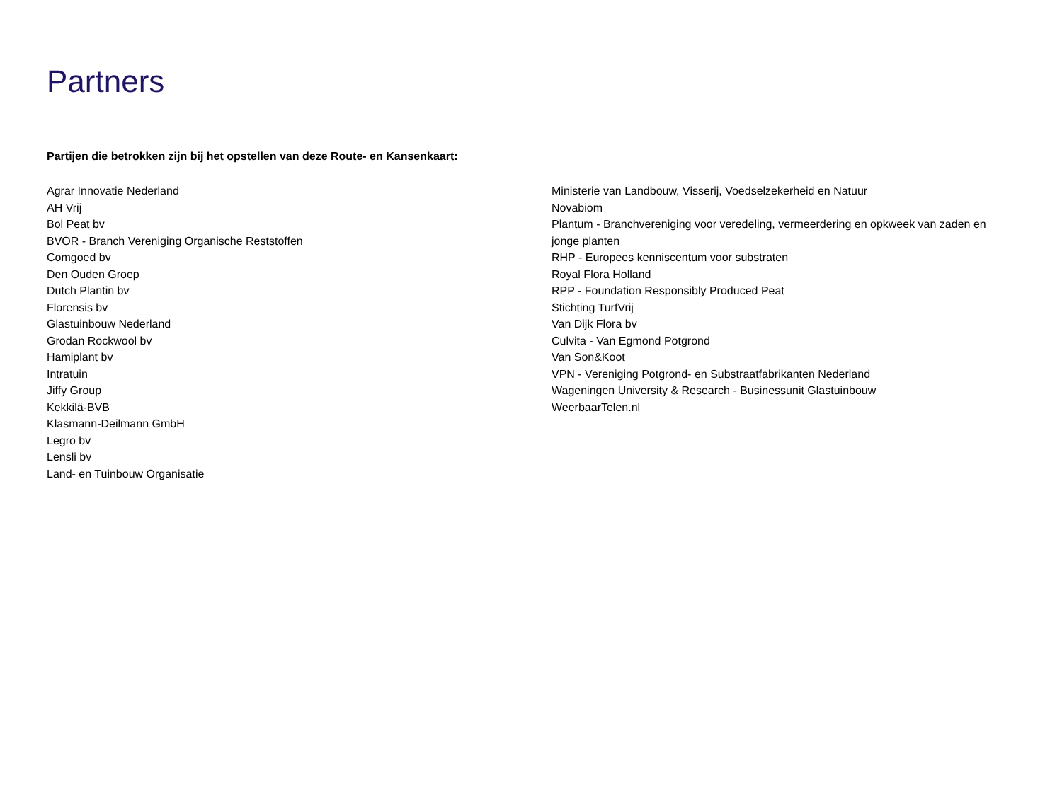Partners
Partijen die betrokken zijn bij het opstellen van deze Route- en Kansenkaart:
Agrar Innovatie Nederland
AH Vrij
Bol Peat bv
BVOR - Branch Vereniging Organische Reststoffen
Comgoed bv
Den Ouden Groep
Dutch Plantin bv
Florensis bv
Glastuinbouw Nederland
Grodan Rockwool bv
Hamiplant bv
Intratuin
Jiffy Group
Kekkilä-BVB
Klasmann-Deilmann GmbH
Legro bv
Lensli bv
Land- en Tuinbouw Organisatie
Ministerie van Landbouw, Visserij, Voedselzekerheid en Natuur
Novabiom
Plantum - Branchvereniging voor veredeling, vermeerdering en opkweek van zaden en jonge planten
RHP - Europees kenniscentum voor substraten
Royal Flora Holland
RPP - Foundation Responsibly Produced Peat
Stichting TurfVrij
Van Dijk Flora bv
Culvita - Van Egmond Potgrond
Van Son&Koot
VPN - Vereniging Potgrond- en Substraatfabrikanten Nederland
Wageningen University & Research - Businessunit Glastuinbouw
WeerbaarTelen.nl